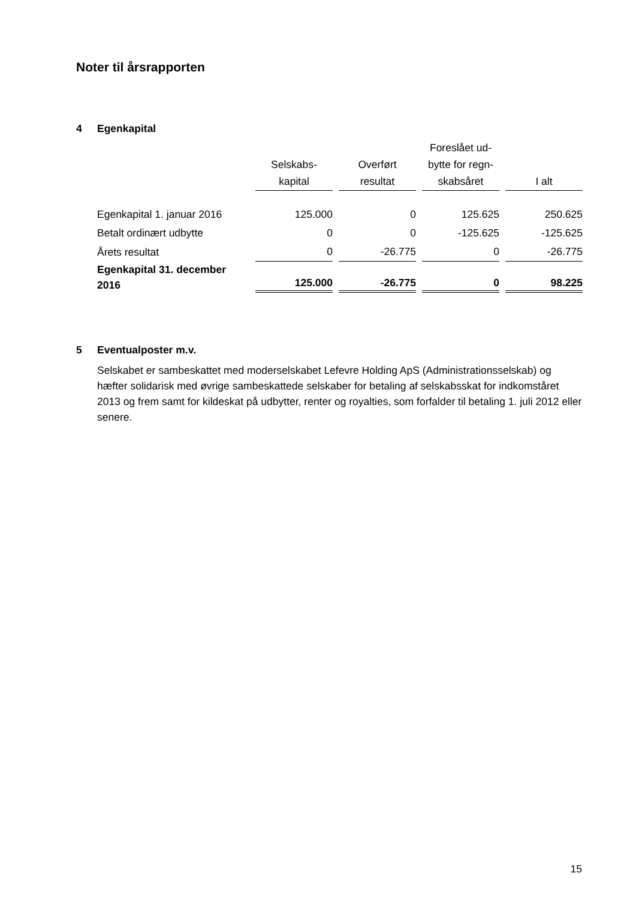Noter til årsrapporten
4 Egenkapital
| | Selskabs- kapital | Overført resultat | Foreslået ud- bytte for regn- skabsåret | I alt |
| --- | --- | --- | --- | --- |
| Egenkapital 1. januar 2016 | 125.000 | 0 | 125.625 | 250.625 |
| Betalt ordinært udbytte | 0 | 0 | -125.625 | -125.625 |
| Årets resultat | 0 | -26.775 | 0 | -26.775 |
| Egenkapital 31. december 2016 | 125.000 | -26.775 | 0 | 98.225 |
5 Eventualposter m.v.
Selskabet er sambeskattet med moderselskabet Lefevre Holding ApS (Administrationsselskab) og hæfter solidarisk med øvrige sambeskattede selskaber for betaling af selskabsskat for indkomståret 2013 og frem samt for kildeskat på udbytter, renter og royalties, som forfalder til betaling 1. juli 2012 eller senere.
15